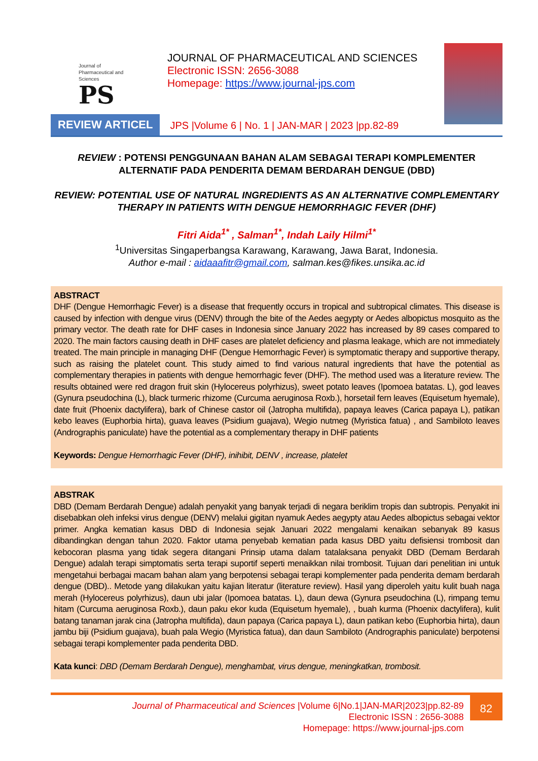Journal of
Pharmaceutical and
Sciences
PS
JOURNAL OF PHARMACEUTICAL AND SCIENCES
Electronic ISSN: 2656-3088
Homepage: https://www.journal-jps.com
REVIEW ARTICEL JPS |Volume 6 | No. 1 | JAN-MAR | 2023 |pp.82-89
REVIEW : POTENSI PENGGUNAAN BAHAN ALAM SEBAGAI TERAPI KOMPLEMENTER ALTERNATIF PADA PENDERITA DEMAM BERDARAH DENGUE (DBD)
REVIEW: POTENTIAL USE OF NATURAL INGREDIENTS AS AN ALTERNATIVE COMPLEMENTARY THERAPY IN PATIENTS WITH DENGUE HEMORRHAGIC FEVER (DHF)
Fitri Aida<sup>1*</sup> , Salman<sup>1*</sup>, Indah Laily Hilmi<sup>1*</sup>
<sup>1</sup> Universitas Singaperbangsa Karawang, Karawang, Jawa Barat, Indonesia.
Author e-mail : aidaaafitr@gmail.com, salman.kes@fikes.unsika.ac.id
ABSTRACT
DHF (Dengue Hemorrhagic Fever) is a disease that frequently occurs in tropical and subtropical climates. This disease is caused by infection with dengue virus (DENV) through the bite of the Aedes aegypty or Aedes albopictus mosquito as the primary vector. The death rate for DHF cases in Indonesia since January 2022 has increased by 89 cases compared to 2020. The main factors causing death in DHF cases are platelet deficiency and plasma leakage, which are not immediately treated. The main principle in managing DHF (Dengue Hemorrhagic Fever) is symptomatic therapy and supportive therapy, such as raising the platelet count. This study aimed to find various natural ingredients that have the potential as complementary therapies in patients with dengue hemorrhagic fever (DHF). The method used was a literature review. The results obtained were red dragon fruit skin (Hylocereus polyrhizus), sweet potato leaves (Ipomoea batatas. L), god leaves (Gynura pseudochina (L), black turmeric rhizome (Curcuma aeruginosa Roxb.), horsetail fern leaves (Equisetum hyemale), date fruit (Phoenix dactylifera), bark of Chinese castor oil (Jatropha multifida), papaya leaves (Carica papaya L), patikan kebo leaves (Euphorbia hirta), guava leaves (Psidium guajava), Wegio nutmeg (Myristica fatua) , and Sambiloto leaves (Andrographis paniculate) have the potential as a complementary therapy in DHF patients
Keywords: Dengue Hemorrhagic Fever (DHF), inihibit, DENV , increase, platelet
ABSTRAK
DBD (Demam Berdarah Dengue) adalah penyakit yang banyak terjadi di negara beriklim tropis dan subtropis. Penyakit ini disebabkan oleh infeksi virus dengue (DENV) melalui gigitan nyamuk Aedes aegypty atau Aedes albopictus sebagai vektor primer. Angka kematian kasus DBD di Indonesia sejak Januari 2022 mengalami kenaikan sebanyak 89 kasus dibandingkan dengan tahun 2020. Faktor utama penyebab kematian pada kasus DBD yaitu defisiensi trombosit dan kebocoran plasma yang tidak segera ditangani Prinsip utama dalam tatalaksana penyakit DBD (Demam Berdarah Dengue) adalah terapi simptomatis serta terapi suportif seperti menaikkan nilai trombosit. Tujuan dari penelitian ini untuk mengetahui berbagai macam bahan alam yang berpotensi sebagai terapi komplementer pada penderita demam berdarah dengue (DBD).. Metode yang dilakukan yaitu kajian literatur (literature review). Hasil yang diperoleh yaitu kulit buah naga merah (Hylocereus polyrhizus), daun ubi jalar (Ipomoea batatas. L), daun dewa (Gynura pseudochina (L), rimpang temu hitam (Curcuma aeruginosa Roxb.), daun paku ekor kuda (Equisetum hyemale), , buah kurma (Phoenix dactylifera), kulit batang tanaman jarak cina (Jatropha multifida), daun papaya (Carica papaya L), daun patikan kebo (Euphorbia hirta), daun jambu biji (Psidium guajava), buah pala Wegio (Myristica fatua), dan daun Sambiloto (Andrographis paniculate) berpotensi sebagai terapi komplementer pada penderita DBD.
Kata kunci: DBD (Demam Berdarah Dengue), menghambat, virus dengue, meningkatkan, trombosit.
Journal of Pharmaceutical and Sciences |Volume 6|No.1|JAN-MAR|2023|pp.82-89
Electronic ISSN : 2656-3088
Homepage: https://www.journal-jps.com
82